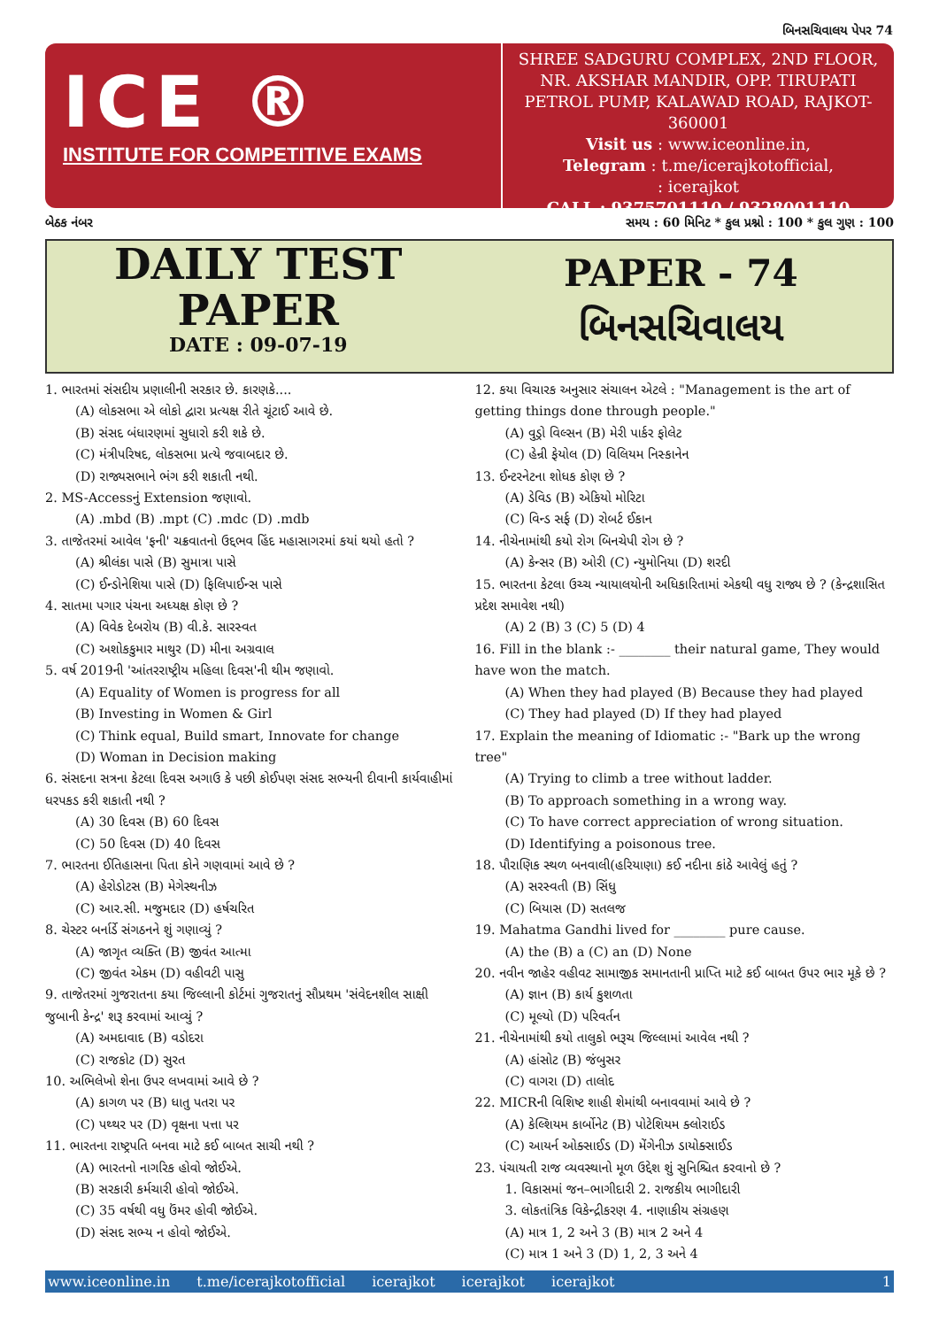બિનસચિવાલય પેપર 74
ICE ®
INSTITUTE FOR COMPETITIVE EXAMS
SHREE SADGURU COMPLEX, 2ND FLOOR, NR. AKSHAR MANDIR, OPP. TIRUPATI PETROL PUMP, KALAWAD ROAD, RAJKOT-360001
Visit us : www.iceonline.in,
Telegram : t.me/icerajkotofficial,
: icerajkot
CALL : 9375701110 / 9328001110
બેઠક નંબર સમય : 60 મિનિટ * કુલ પ્રશ્નો : 100 * કુલ ગુણ : 100
DAILY TEST
PAPER
DATE : 09-07-19
PAPER - 74
બિનસચિવાલય
1. ભારતમાં સંસદીય પ્રણાલીની સરકાર છે. કારણકે....
(A) લોકસભા એ લોકો દ્વારા પ્રત્યક્ષ રીતે ચૂંટાઈ આવે છે.
(B) સંસદ બંધારણમાં સુધારો કરી શકે છે.
(C) મંત્રીપરિષદ, લોકસભા પ્રત્યે જવાબદાર છે.
(D) રાજ્યસભાને ભંગ કરી શકાતી નથી.
2. MS-Accessનું Extension જણાવો.
(A) .mbd (B) .mpt (C) .mdc (D) .mdb
3. તાજેતરમાં આવેલ 'ફની' ચક્રવાતનો ઉદ્દભવ હિંદ મહાસાગરમાં કયાં થયો હતો ?
(A) શ્રીલંકા પાસે (B) સુમાત્રા પાસે
(C) ઈન્ડોનેશિયા પાસે (D) ફિલિપાઈન્સ પાસે
4. સાતમા પગાર પંચના અધ્યક્ષ કોણ છે ?
(A) વિવેક દેબરોય (B) વી.કે. સારસ્વત
(C) અશોકકુમાર માથુર (D) મીના અગ્રવાલ
5. વર્ષ 2019ની 'આંતરરાષ્ટ્રીય મહિલા દિવસ'ની થીમ જણાવો.
(A) Equality of Women is progress for all
(B) Investing in Women & Girl
(C) Think equal, Build smart, Innovate for change
(D) Woman in Decision making
6. સંસદના સત્રના કેટલા દિવસ અગાઉ કે પછી કોઈપણ સંસદ સભ્યની દીવાની કાર્યવાહીમાં ધરપકડ કરી શકાતી નથી ?
(A) 30 દિવસ (B) 60 દિવસ
(C) 50 દિવસ (D) 40 દિવસ
7. ભારતના ઈતિહાસના પિતા કોને ગણવામાં આવે છે ?
(A) હેરોડોટસ (B) મેગેસ્થનીઝ
(C) આર.સી. મજુમદાર (D) હર્ષચરિત
8. ચેસ્ટર બર્નાર્ડે સંગઠનને શું ગણાવ્યું ?
(A) જાગૃત વ્યક્તિ (B) જીવંત આત્મા
(C) જીવંત એકમ (D) વહીવટી પાસુ
9. તાજેતરમાં ગુજરાતના કયા જિલ્લાની કોર્ટમાં ગુજરાતનું સૌપ્રથમ 'સંવેદનશીલ સાક્ષી જુબાની કેન્દ્ર' શરૂ કરવામાં આવ્યું ?
(A) અમદાવાદ (B) વડોદરા
(C) રાજકોટ (D) સુરત
10. અભિલેખો શેના ઉપર લખવામાં આવે છે ?
(A) કાગળ પર (B) ધાતુ પતરા પર
(C) પથ્થર પર (D) વૃક્ષના પત્તા પર
11. ભારતના રાષ્ટ્રપતિ બનવા માટે કઈ બાબત સાચી નથી ?
(A) ભારતનો નાગરિક હોવો જોઈએ.
(B) સરકારી કર્મચારી હોવો જોઈએ.
(C) 35 વર્ષથી વધુ ઉંમર હોવી જોઈએ.
(D) સંસદ સભ્ય ન હોવો જોઈએ.
12. કયા વિચારક અનુસાર સંચાલન એટલે : "Management is the art of getting things done through people."
(A) વુડ્રો વિલ્સન (B) મેરી પાર્કર ફોલેટ
(C) હેન્રી ફેયોલ (D) વિલિયમ નિસ્કાનેન
13. ઈન્ટરનેટના શોધક કોણ છે ?
(A) ડેવિડ (B) એકિયો મોરિટા
(C) વિન્ડ સર્ફ (D) રોબર્ટ ઈકાન
14. નીચેનામાંથી કયો રોગ બિનચેપી રોગ છે ?
(A) કેન્સર (B) ઓરી (C) ન્યુમોનિયા (D) શરદી
15. ભારતના કેટલા ઉચ્ચ ન્યાયાલયોની અધિકારિતામાં એકથી વધુ રાજ્ય છે ? (કેન્દ્રશાસિત પ્રદેશ સમાવેશ નથી)
(A) 2 (B) 3 (C) 5 (D) 4
16. Fill in the blank :- ________ their natural game, They would have won the match.
(A) When they had played (B) Because they had played
(C) They had played (D) If they had played
17. Explain the meaning of Idiomatic :- "Bark up the wrong tree"
(A) Trying to climb a tree without ladder.
(B) To approach something in a wrong way.
(C) To have correct appreciation of wrong situation.
(D) Identifying a poisonous tree.
18. પૌરાણિક સ્થળ બનવાલી(હરિયાણા) કઈ નદીના કાંઠે આવેલું હતું ?
(A) સરસ્વતી (B) સિંધુ
(C) બિયાસ (D) સતલજ
19. Mahatma Gandhi lived for ________ pure cause.
(A) the (B) a (C) an (D) None
20. નવીન જાહેર વહીવટ સામાજીક સમાનતાની પ્રાપ્તિ માટે કઈ બાબત ઉપર ભાર મૂકે છે ?
(A) જ્ઞાન (B) કાર્ય કુશળતા
(C) મૂલ્યો (D) પરિવર્તન
21. નીચેનામાંથી કયો તાલુકો ભરૂચ જિલ્લામાં આવેલ નથી ?
(A) હાંસોટ (B) જંબુસર
(C) વાગરા (D) તાલોદ
22. MICRની વિશિષ્ટ શાહી શેમાંથી બનાવવામાં આવે છે ?
(A) કેલ્શિયમ કાર્બોનેટ (B) પોટેશિયમ ક્લોરાઈડ
(C) આયર્ન ઓક્સાઈડ (D) મેંગેનીઝ ડાયોક્સાઈડ
23. પંચાયતી રાજ વ્યવસ્થાનો મૂળ ઉદ્દેશ શું સુનિશ્ચિત કરવાનો છે ?
1. વિકાસમાં જન–ભાગીદારી 2. રાજકીય ભાગીદારી
3. લોકતાંત્રિક વિકેન્દ્રીકરણ 4. નાણાકીય સંગ્રહણ
(A) માત્ર 1, 2 અને 3 (B) માત્ર 2 અને 4
(C) માત્ર 1 અને 3 (D) 1, 2, 3 અને 4
www.iceonline.in t.me/icerajkotofficial icerajkot icerajkot icerajkot 1